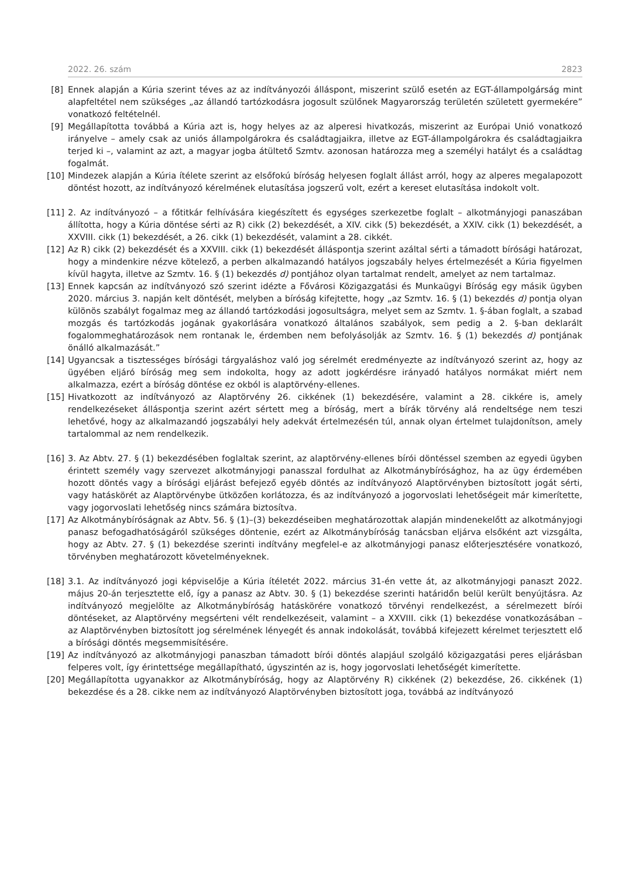2022. 26. szám 2823
[8] Ennek alapján a Kúria szerint téves az az indítványozói álláspont, miszerint szülő esetén az EGT-állampolgárság mint alapfeltétel nem szükséges „az állandó tartózkodásra jogosult szülőnek Magyarország területén született gyermekére” vonatkozó feltételnél.
[9] Megállapította továbbá a Kúria azt is, hogy helyes az az alperesi hivatkozás, miszerint az Európai Unió vonatkozó irányelve – amely csak az uniós állampolgárokra és családtagjaikra, illetve az EGT-állampolgárokra és családtagjaikra terjed ki –, valamint az azt, a magyar jogba átültető Szmtv. azonosan határozza meg a személyi hatályt és a családtag fogalmát.
[10] Mindezek alapján a Kúria ítélete szerint az elsőfokú bíróság helyesen foglalt állást arról, hogy az alperes megalapozott döntést hozott, az indítványozó kérelmének elutasítása jogszerű volt, ezért a kereset elutasítása indokolt volt.
[11] 2. Az indítványozó – a főtitkár felhívására kiegészített és egységes szerkezetbe foglalt – alkotmányjogi panaszában állította, hogy a Kúria döntése sérti az R) cikk (2) bekezdését, a XIV. cikk (5) bekezdését, a XXIV. cikk (1) bekezdését, a XXVIII. cikk (1) bekezdését, a 26. cikk (1) bekezdését, valamint a 28. cikkét.
[12] Az R) cikk (2) bekezdését és a XXVIII. cikk (1) bekezdését álláspontja szerint azáltal sérti a támadott bírósági határozat, hogy a mindenkire nézve kötelező, a perben alkalmazandó hatályos jogszabály helyes értelmezését a Kúria figyelmen kívül hagyta, illetve az Szmtv. 16. § (1) bekezdés d) pontjához olyan tartalmat rendelt, amelyet az nem tartalmaz.
[13] Ennek kapcsán az indítványozó szó szerint idézte a Fővárosi Közigazgatási és Munkaügyi Bíróság egy másik ügyben 2020. március 3. napján kelt döntését, melyben a bíróság kifejtette, hogy „az Szmtv. 16. § (1) bekezdés d) pontja olyan különös szabályt fogalmaz meg az állandó tartózkodási jogosultságra, melyet sem az Szmtv. 1. §-ában foglalt, a szabad mozgás és tartózkodás jogának gyakorlására vonatkozó általános szabályok, sem pedig a 2. §-ban deklarált fogalommeghatározások nem rontanak le, érdemben nem befolyásolják az Szmtv. 16. § (1) bekezdés d) pontjának önálló alkalmazását.”
[14] Ugyancsak a tisztességes bírósági tárgyaláshoz való jog sérelmét eredményezte az indítványozó szerint az, hogy az ügyében eljáró bíróság meg sem indokolta, hogy az adott jogkérdésre irányadó hatályos normákat miért nem alkalmazza, ezért a bíróság döntése ez okból is alaptörvény-ellenes.
[15] Hivatkozott az indítványozó az Alaptörvény 26. cikkének (1) bekezdésére, valamint a 28. cikkére is, amely rendelkezéseket álláspontja szerint azért sértett meg a bíróság, mert a bírák törvény alá rendeltsége nem teszi lehetővé, hogy az alkalmazandó jogszabályi hely adekvát értelmezésén túl, annak olyan értelmet tulajdonítson, amely tartalommal az nem rendelkezik.
[16] 3. Az Abtv. 27. § (1) bekezdésében foglaltak szerint, az alaptörvény-ellenes bírói döntéssel szemben az egyedi ügyben érintett személy vagy szervezet alkotmányjogi panasszal fordulhat az Alkotmánybírósághoz, ha az ügy érdemében hozott döntés vagy a bírósági eljárást befejező egyéb döntés az indítványozó Alaptörvényben biztosított jogát sérti, vagy hatáskörét az Alaptörvénybe ütközően korlátozza, és az indítványozó a jogorvoslati lehetőségeit már kimerítette, vagy jogorvoslati lehetőség nincs számára biztosítva.
[17] Az Alkotmánybíróságnak az Abtv. 56. § (1)–(3) bekezdéseiben meghatározottak alapján mindenekelőtt az alkotmányjogi panasz befogadhatóságáról szükséges döntenie, ezért az Alkotmánybíróság tanácsban eljárva elsőként azt vizsgálta, hogy az Abtv. 27. § (1) bekezdése szerinti indítvány megfelel-e az alkotmányjogi panasz előterjesztésére vonatkozó, törvényben meghatározott követelményeknek.
[18] 3.1. Az indítványozó jogi képviselője a Kúria ítéletét 2022. március 31-én vette át, az alkotmányjogi panaszt 2022. május 20-án terjesztette elő, így a panasz az Abtv. 30. § (1) bekezdése szerinti határidőn belül került benyújtásra. Az indítványozó megjelölte az Alkotmánybíróság hatáskörére vonatkozó törvényi rendelkezést, a sérelmezett bírói döntéseket, az Alaptörvény megsérteni vélt rendelkezéseit, valamint – a XXVIII. cikk (1) bekezdése vonatkozásában – az Alaptörvényben biztosított jog sérelmének lényegét és annak indokolását, továbbá kifejezett kérelmet terjesztett elő a bírósági döntés megsemmisítésére.
[19] Az indítványozó az alkotmányjogi panaszban támadott bírói döntés alapjául szolgáló közigazgatási peres eljárásban felperes volt, így érintettsége megállapítható, úgyszintén az is, hogy jogorvoslati lehetőségét kimerítette.
[20] Megállapította ugyanakkor az Alkotmánybíróság, hogy az Alaptörvény R) cikkének (2) bekezdése, 26. cikkének (1) bekezdése és a 28. cikke nem az indítványozó Alaptörvényben biztosított joga, továbbá az indítványozó